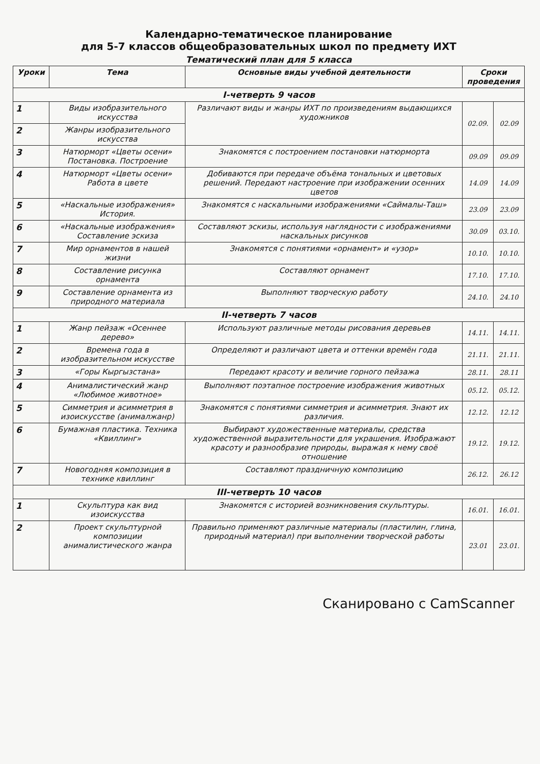Календарно-тематическое планирование
для 5-7 классов общеобразовательных школ по предмету ИХТ
Тематический план для 5 класса
| Уроки | Тема | Основные виды учебной деятельности | Сроки проведения | |
| --- | --- | --- | --- | --- |
| I-четверть 9 часов | | | | |
| 1 | Виды изобразительного искусства | Различают виды и жанры ИХТ по произведениям выдающихся художников | 02.09. | 02.09 |
| 2 | Жанры изобразительного искусства | | | |
| 3 | Натюрморт «Цветы осени» Постановка. Построение | Знакомятся с построением постановки натюрморта | 09.09 | 09.09 |
| 4 | Натюрморт «Цветы осени» Работа в цвете | Добиваются при передаче объёма тональных и цветовых решений. Передают настроение при изображении осенних цветов | 14.09 | 14.09 |
| 5 | «Наскальные изображения» История. | Знакомятся с наскальными изображениями «Саймалы-Таш» | 23.09 | 23.09 |
| 6 | «Наскальные изображения» Составление эскиза | Составляют эскизы, используя наглядности с изображениями наскальных рисунков | 30.09 | 03.10. |
| 7 | Мир орнаментов в нашей жизни | Знакомятся с понятиями «орнамент» и «узор» | 10.10. | 10.10. |
| 8 | Составление рисунка орнамента | Составляют орнамент | 17.10. | 17.10. |
| 9 | Составление орнамента из природного материала | Выполняют творческую работу | 24.10. | 24.10 |
| II-четверть 7 часов | | | | |
| 1 | Жанр пейзаж «Осеннее дерево» | Используют различные методы рисования деревьев | 14.11. | 14.11. |
| 2 | Времена года в изобразительном искусстве | Определяют и различают цвета и оттенки времён года | 21.11. | 21.11. |
| 3 | «Горы Кыргызстана» | Передают красоту и величие горного пейзажа | 28.11. | 28.11 |
| 4 | Анималистический жанр «Любимое животное» | Выполняют поэтапное построение изображения животных | 05.12. | 05.12. |
| 5 | Симметрия и асимметрия в изоискусстве (анималжанр) | Знакомятся с понятиями симметрия и асимметрия. Знают их различия. | 12.12. | 12.12 |
| 6 | Бумажная пластика. Техника «Квиллинг» | Выбирают художественные материалы, средства художественной выразительности для украшения. Изображают красоту и разнообразие природы, выражая к нему своё отношение | 19.12. | 19.12. |
| 7 | Новогодняя композиция в технике квиллинг | Составляют праздничную композицию | 26.12. | 26.12 |
| III-четверть 10 часов | | | | |
| 1 | Скульптура как вид изоискусства | Знакомятся с историей возникновения скульптуры. | 16.01. | 16.01. |
| 2 | Проект скульптурной композиции анималистического жанра | Правильно применяют различные материалы (пластилин, глина, природный материал) при выполнении творческой работы | 23.01 | 23.01. |
Сканировано с CamScanner